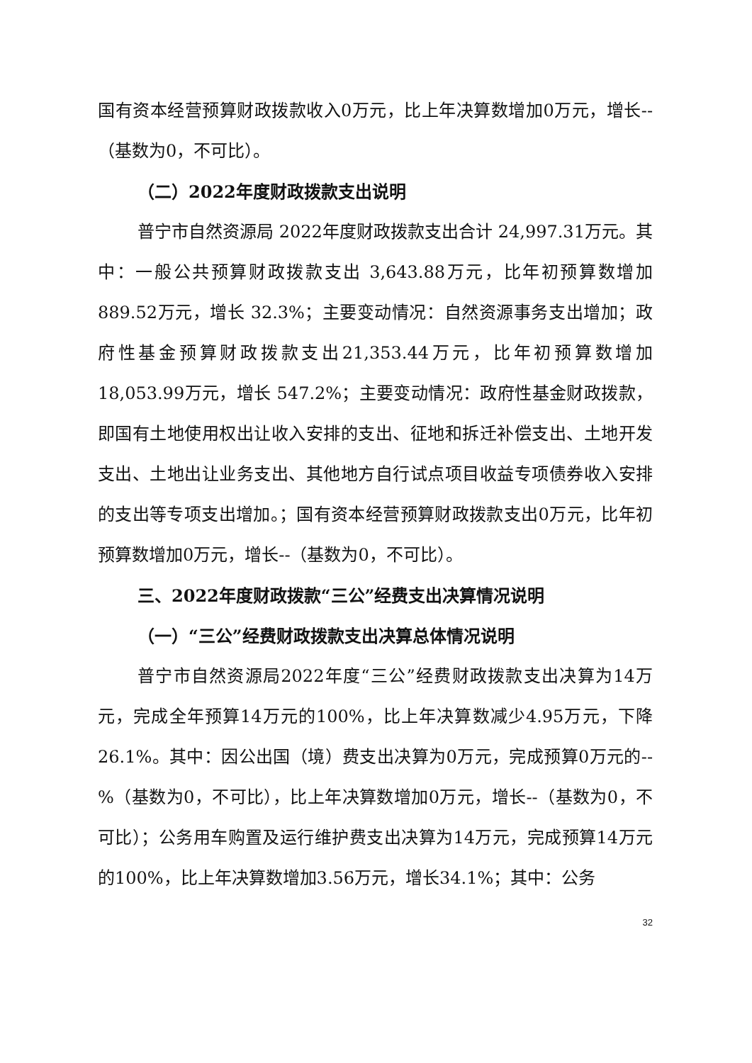国有资本经营预算财政拨款收入0万元，比上年决算数增加0万元，增长--（基数为0，不可比）。
（二）2022年度财政拨款支出说明
普宁市自然资源局 2022年度财政拨款支出合计 24,997.31万元。其中：一般公共预算财政拨款支出 3,643.88万元，比年初预算数增加 889.52万元，增长 32.3%；主要变动情况：自然资源事务支出增加；政府性基金预算财政拨款支出21,353.44万元，比年初预算数增加 18,053.99万元，增长 547.2%；主要变动情况：政府性基金财政拨款，即国有土地使用权出让收入安排的支出、征地和拆迁补偿支出、土地开发支出、土地出让业务支出、其他地方自行试点项目收益专项债券收入安排的支出等专项支出增加。；国有资本经营预算财政拨款支出0万元，比年初预算数增加0万元，增长--（基数为0，不可比）。
三、2022年度财政拨款“三公”经费支出决算情况说明
（一）“三公”经费财政拨款支出决算总体情况说明
普宁市自然资源局2022年度“三公”经费财政拨款支出决算为14万元，完成全年预算14万元的100%，比上年决算数减少4.95万元，下降26.1%。其中：因公出国（境）费支出决算为0万元，完成预算0万元的--%（基数为0，不可比），比上年决算数增加0万元，增长--（基数为0，不可比）；公务用车购置及运行维护费支出决算为14万元，完成预算14万元的100%，比上年决算数增加3.56万元，增长34.1%；其中：公务
32